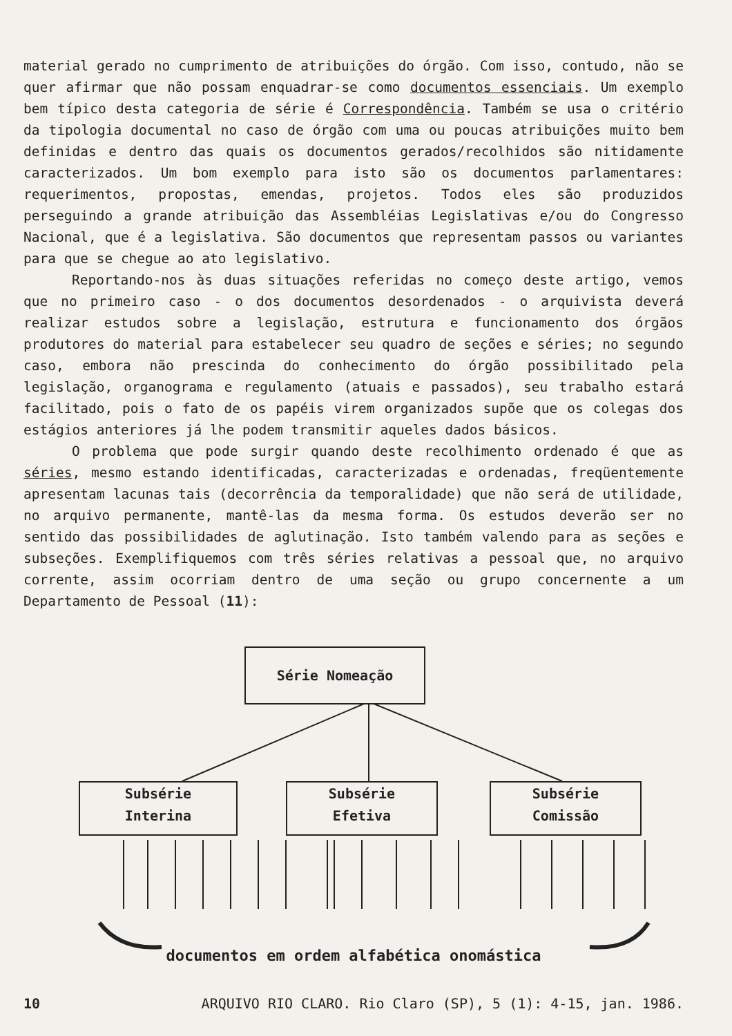material gerado no cumprimento de atribuições do órgão. Com isso, contudo, não se quer afirmar que não possam enquadrar-se como documentos essenciais. Um exemplo bem típico desta categoria de série é Correspondência. Também se usa o critério da tipologia documental no caso de órgão com uma ou poucas atribuições muito bem definidas e dentro das quais os documentos gerados/recolhidos são nitidamente caracterizados. Um bom exemplo para isto são os documentos parlamentares: requerimentos, propostas, emendas, projetos. Todos eles são produzidos perseguindo a grande atribuição das Assembléias Legislativas e/ou do Congresso Nacional, que é a legislativa. São documentos que representam passos ou variantes para que se chegue ao ato legislativo.
Reportando-nos às duas situações referidas no começo deste artigo, vemos que no primeiro caso - o dos documentos desordenados - o arquivista deverá realizar estudos sobre a legislação, estrutura e funcionamento dos órgãos produtores do material para estabelecer seu quadro de seções e séries; no segundo caso, embora não prescinda do conhecimento do órgão possibilitado pela legislação, organograma e regulamento (atuais e passados), seu trabalho estará facilitado, pois o fato de os papéis virem organizados supõe que os colegas dos estágios anteriores já lhe podem transmitir aqueles dados básicos.
O problema que pode surgir quando deste recolhimento ordenado é que as séries, mesmo estando identificadas, caracterizadas e ordenadas, freqüentemente apresentam lacunas tais (decorrência da temporalidade) que não será de utilidade, no arquivo permanente, mantê-las da mesma forma. Os estudos deverão ser no sentido das possibilidades de aglutinação. Isto também valendo para as seções e subseções. Exemplifiquemos com três séries relativas a pessoal que, no arquivo corrente, assim ocorriam dentro de uma seção ou grupo concernente a um Departamento de Pessoal (11):
Série Nomeação
Subsérie
Interina
Subsérie
Efetiva
Subsérie
Comissão
documentos em ordem alfabética onomástica
10 ARQUIVO RIO CLARO. Rio Claro (SP), 5 (1): 4-15, jan. 1986.